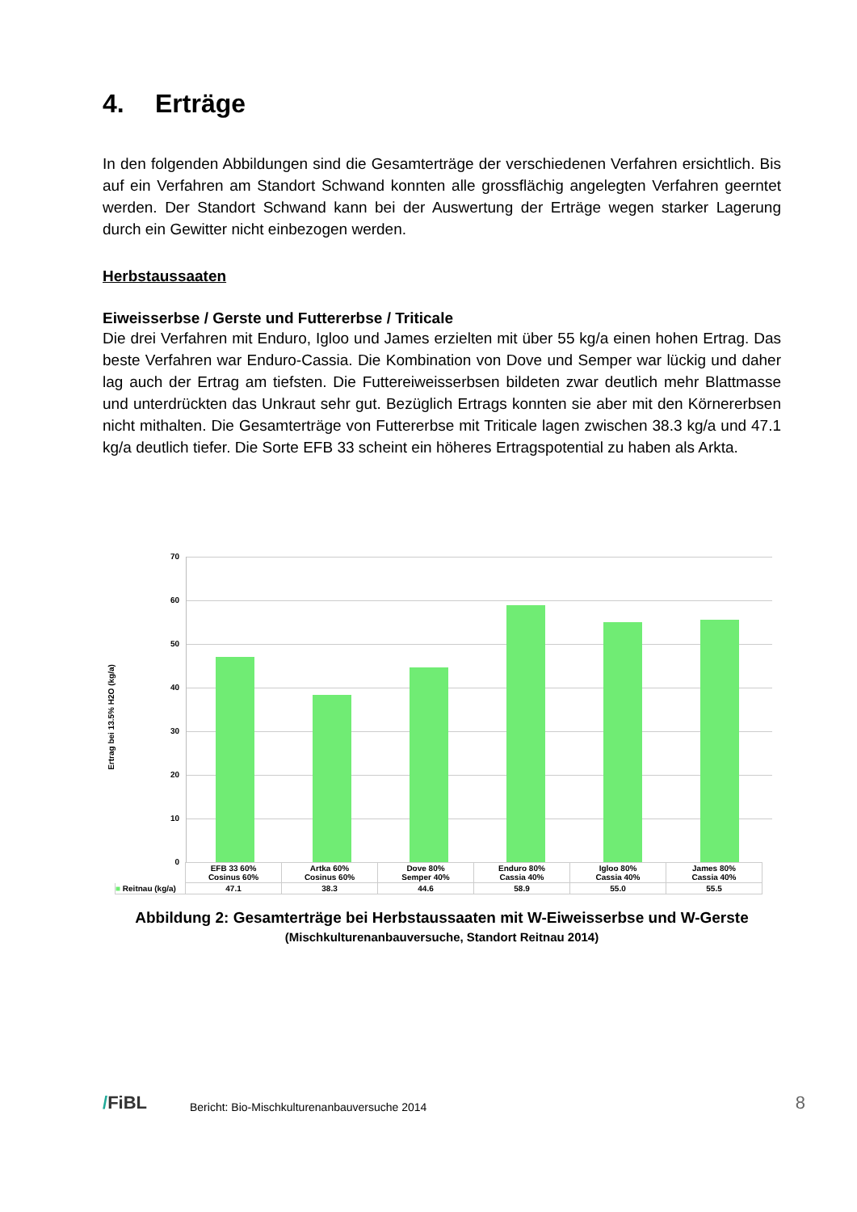4. Erträge
In den folgenden Abbildungen sind die Gesamterträge der verschiedenen Verfahren ersichtlich. Bis auf ein Verfahren am Standort Schwand konnten alle grossflächig angelegten Verfahren geerntet werden. Der Standort Schwand kann bei der Auswertung der Erträge wegen starker Lagerung durch ein Gewitter nicht einbezogen werden.
Herbstaussaaten
Eiweisserbse / Gerste und Futtererbse / Triticale
Die drei Verfahren mit Enduro, Igloo und James erzielten mit über 55 kg/a einen hohen Ertrag. Das beste Verfahren war Enduro-Cassia. Die Kombination von Dove und Semper war lückig und daher lag auch der Ertrag am tiefsten. Die Futtereiweisserbsen bildeten zwar deutlich mehr Blattmasse und unterdrückten das Unkraut sehr gut. Bezüglich Ertrags konnten sie aber mit den Körnererbsen nicht mithalten. Die Gesamterträge von Futtererbse mit Triticale lagen zwischen 38.3 kg/a und 47.1 kg/a deutlich tiefer. Die Sorte EFB 33 scheint ein höheres Ertragspotential zu haben als Arkta.
Ertrag bei 13.5% H2O (kg/a)
70
60
50
40
30
20
10
0
| | EFB 33 60% Cosinus 60% | Artka 60% Cosinus 60% | Dove 80% Semper 40% | Enduro 80% Cassia 40% | Igloo 80% Cassia 40% | James 80% Cassia 40% |
| ■ Reitnau (kg/a) | 47.1 | 38.3 | 44.6 | 58.9 | 55.0 | 55.5 |
Abbildung 2: Gesamterträge bei Herbstaussaaten mit W-Eiweisserbse und W-Gerste
(Mischkulturenanbauversuche, Standort Reitnau 2014)
/FiBL
Bericht: Bio-Mischkulturenanbauversuche 2014
8